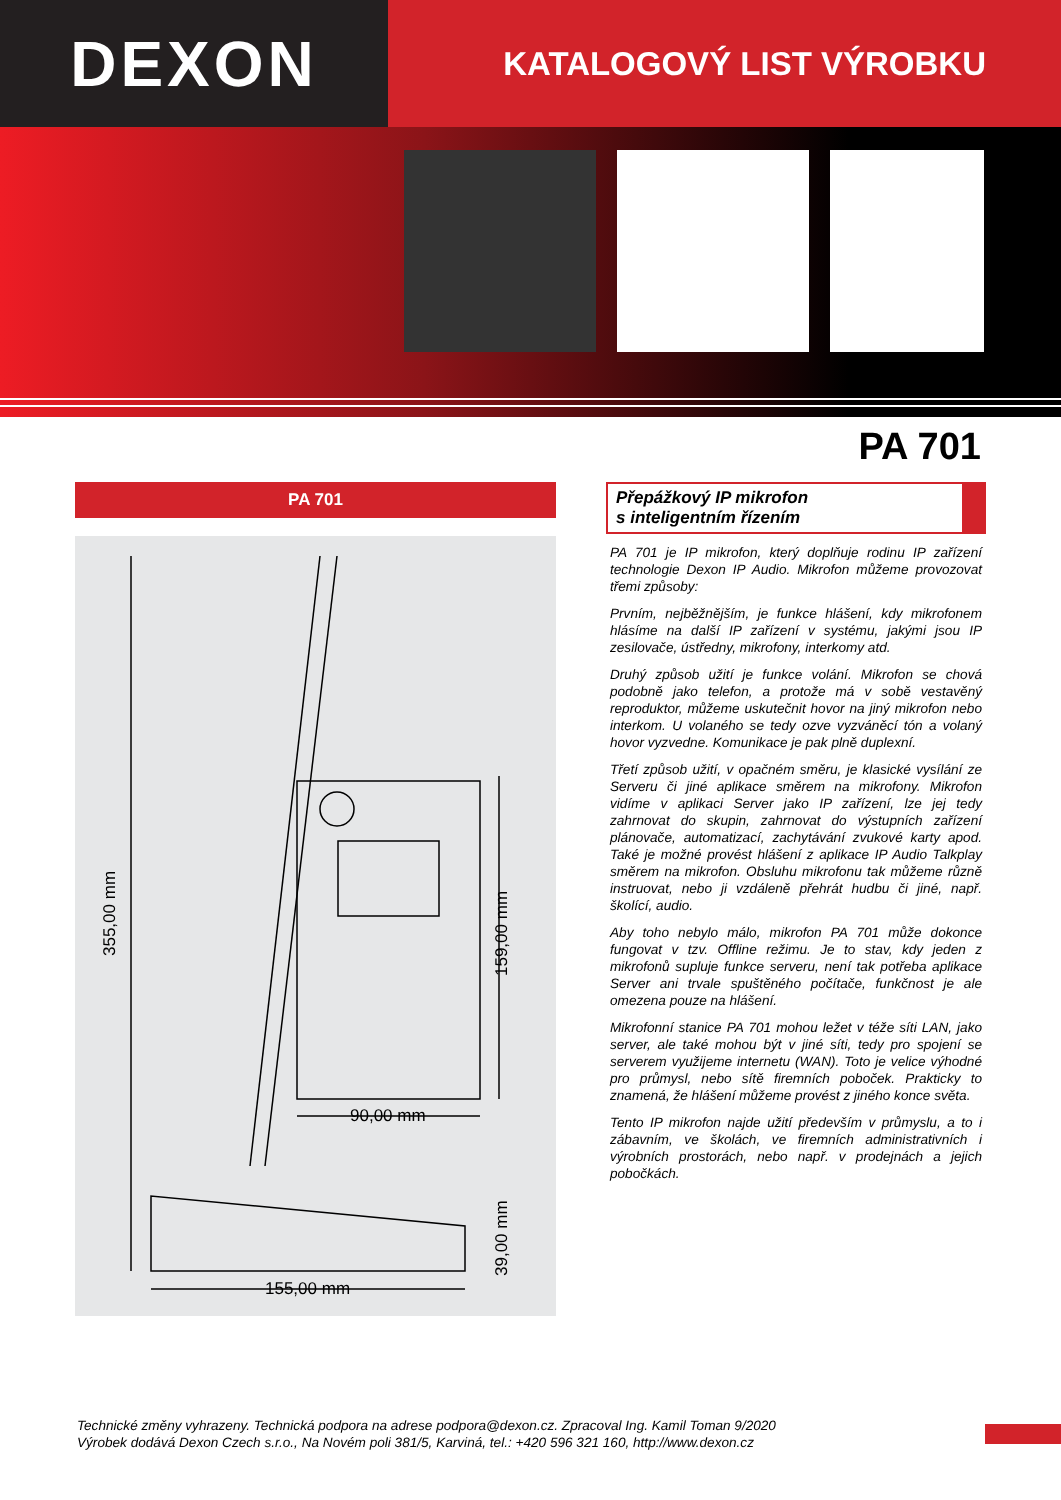DEXON
KATALOGOVÝ LIST VÝROBKU
PA 701
PA 701
355,00 mm
159,00 mm
39,00 mm
90,00 mm
155,00 mm
Přepážkový IP mikrofon
s inteligentním řízením
PA 701 je IP mikrofon, který doplňuje rodinu IP zařízení technologie Dexon IP Audio. Mikrofon můžeme provozovat třemi způsoby:
Prvním, nejběžnějším, je funkce hlášení, kdy mikrofonem hlásíme na další IP zařízení v systému, jakými jsou IP zesilovače, ústředny, mikrofony, interkomy atd.
Druhý způsob užití je funkce volání. Mikrofon se chová podobně jako telefon, a protože má v sobě vestavěný reproduktor, můžeme uskutečnit hovor na jiný mikrofon nebo interkom. U volaného se tedy ozve vyzváněcí tón a volaný hovor vyzvedne. Komunikace je pak plně duplexní.
Třetí způsob užití, v opačném směru, je klasické vysílání ze Serveru či jiné aplikace směrem na mikrofony. Mikrofon vidíme v aplikaci Server jako IP zařízení, lze jej tedy zahrnovat do skupin, zahrnovat do výstupních zařízení plánovače, automatizací, zachytávání zvukové karty apod. Také je možné provést hlášení z aplikace IP Audio Talkplay směrem na mikrofon. Obsluhu mikrofonu tak můžeme různě instruovat, nebo ji vzdáleně přehrát hudbu či jiné, např. školící, audio.
Aby toho nebylo málo, mikrofon PA 701 může dokonce fungovat v tzv. Offline režimu. Je to stav, kdy jeden z mikrofonů supluje funkce serveru, není tak potřeba aplikace Server ani trvale spuštěného počítače, funkčnost je ale omezena pouze na hlášení.
Mikrofonní stanice PA 701 mohou ležet v téže síti LAN, jako server, ale také mohou být v jiné síti, tedy pro spojení se serverem využijeme internetu (WAN). Toto je velice výhodné pro průmysl, nebo sítě firemních poboček. Prakticky to znamená, že hlášení můžeme provést z jiného konce světa.
Tento IP mikrofon najde užití především v průmyslu, a to i zábavním, ve školách, ve firemních administrativních i výrobních prostorách, nebo např. v prodejnách a jejich pobočkách.
Technické změny vyhrazeny. Technická podpora na adrese podpora@dexon.cz. Zpracoval Ing. Kamil Toman 9/2020
Výrobek dodává Dexon Czech s.r.o., Na Novém poli 381/5, Karviná, tel.: +420 596 321 160, http://www.dexon.cz